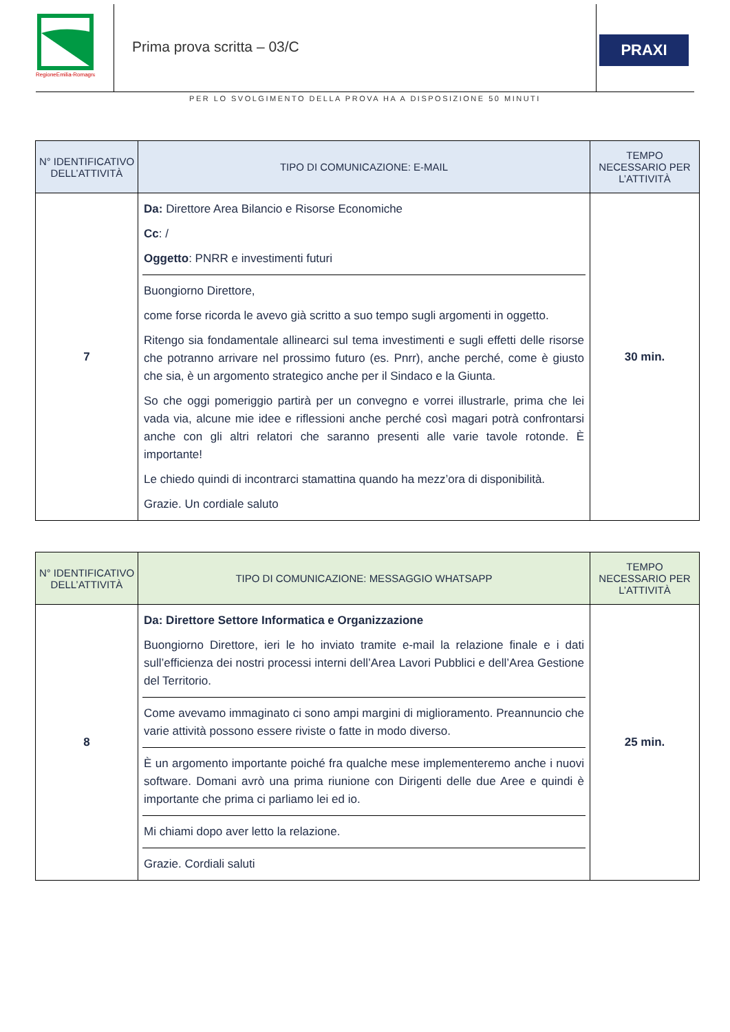RegioneEmilia-Romagna
Prima prova scritta – 03/C
PRAXI
PER LO SVOLGIMENTO DELLA PROVA HA A DISPOSIZIONE 50 MINUTI
| N° IDENTIFICATIVO DELL’ATTIVITÀ | TIPO DI COMUNICAZIONE: E-MAIL | TEMPO NECESSARIO PER L’ATTIVITÀ |
| --- | --- | --- |
| 7 | Da: Direttore Area Bilancio e Risorse Economiche Cc : / Oggetto : PNRR e investimenti futuri Buongiorno Direttore, come forse ricorda le avevo già scritto a suo tempo sugli argomenti in oggetto. Ritengo sia fondamentale allinearci sul tema investimenti e sugli effetti delle risorse che potranno arrivare nel prossimo futuro (es. Pnrr), anche perché, come è giusto che sia, è un argomento strategico anche per il Sindaco e la Giunta. So che oggi pomeriggio partirà per un convegno e vorrei illustrarle, prima che lei vada via, alcune mie idee e riflessioni anche perché così magari potrà confrontarsi anche con gli altri relatori che saranno presenti alle varie tavole rotonde. È importante! Le chiedo quindi di incontrarci stamattina quando ha mezz’ora di disponibilità. Grazie. Un cordiale saluto | 30 min. |
| N° IDENTIFICATIVO DELL’ATTIVITÀ | TIPO DI COMUNICAZIONE: MESSAGGIO WHATSAPP | TEMPO NECESSARIO PER L’ATTIVITÀ |
| --- | --- | --- |
| 8 | Da: Direttore Settore Informatica e Organizzazione Buongiorno Direttore, ieri le ho inviato tramite e-mail la relazione finale e i dati sull’efficienza dei nostri processi interni dell’Area Lavori Pubblici e dell’Area Gestione del Territorio. Come avevamo immaginato ci sono ampi margini di miglioramento. Preannuncio che varie attività possono essere riviste o fatte in modo diverso. È un argomento importante poiché fra qualche mese implementeremo anche i nuovi software. Domani avrò una prima riunione con Dirigenti delle due Aree e quindi è importante che prima ci parliamo lei ed io. Mi chiami dopo aver letto la relazione. Grazie. Cordiali saluti | 25 min. |